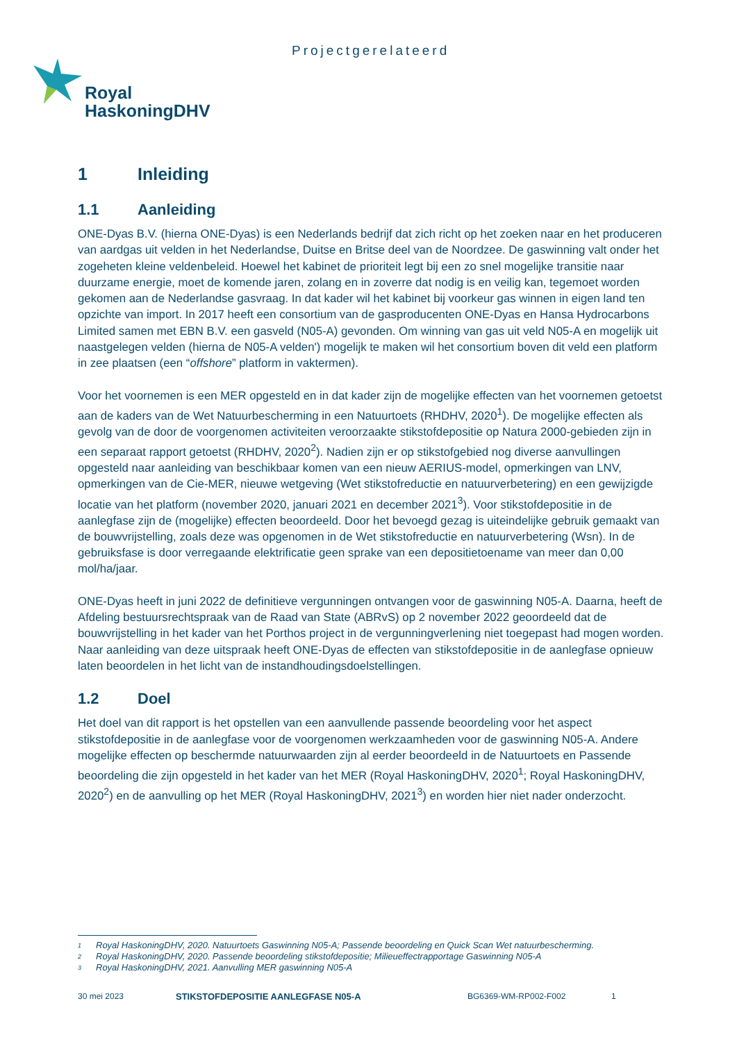Projectgerelateerd
Royal
HaskoningDHV
1 Inleiding
1.1 Aanleiding
ONE-Dyas B.V. (hierna ONE-Dyas) is een Nederlands bedrijf dat zich richt op het zoeken naar en het produceren van aardgas uit velden in het Nederlandse, Duitse en Britse deel van de Noordzee. De gaswinning valt onder het zogeheten kleine veldenbeleid. Hoewel het kabinet de prioriteit legt bij een zo snel mogelijke transitie naar duurzame energie, moet de komende jaren, zolang en in zoverre dat nodig is en veilig kan, tegemoet worden gekomen aan de Nederlandse gasvraag. In dat kader wil het kabinet bij voorkeur gas winnen in eigen land ten opzichte van import. In 2017 heeft een consortium van de gasproducenten ONE-Dyas en Hansa Hydrocarbons Limited samen met EBN B.V. een gasveld (N05-A) gevonden. Om winning van gas uit veld N05-A en mogelijk uit naastgelegen velden (hierna de N05-A velden') mogelijk te maken wil het consortium boven dit veld een platform in zee plaatsen (een “offshore” platform in vaktermen).
Voor het voornemen is een MER opgesteld en in dat kader zijn de mogelijke effecten van het voornemen getoetst aan de kaders van de Wet Natuurbescherming in een Natuurtoets (RHDHV, 2020<sup>1</sup>). De mogelijke effecten als gevolg van de door de voorgenomen activiteiten veroorzaakte stikstofdepositie op Natura 2000-gebieden zijn in een separaat rapport getoetst (RHDHV, 2020<sup>2</sup>). Nadien zijn er op stikstofgebied nog diverse aanvullingen opgesteld naar aanleiding van beschikbaar komen van een nieuw AERIUS-model, opmerkingen van LNV, opmerkingen van de Cie-MER, nieuwe wetgeving (Wet stikstofreductie en natuurverbetering) en een gewijzigde locatie van het platform (november 2020, januari 2021 en december 2021<sup>3</sup>). Voor stikstofdepositie in de aanlegfase zijn de (mogelijke) effecten beoordeeld. Door het bevoegd gezag is uiteindelijke gebruik gemaakt van de bouwvrijstelling, zoals deze was opgenomen in de Wet stikstofreductie en natuurverbetering (Wsn). In de gebruiksfase is door verregaande elektrificatie geen sprake van een depositietoename van meer dan 0,00 mol/ha/jaar.
ONE-Dyas heeft in juni 2022 de definitieve vergunningen ontvangen voor de gaswinning N05-A. Daarna, heeft de Afdeling bestuursrechtspraak van de Raad van State (ABRvS) op 2 november 2022 geoordeeld dat de bouwvrijstelling in het kader van het Porthos project in de vergunningverlening niet toegepast had mogen worden. Naar aanleiding van deze uitspraak heeft ONE-Dyas de effecten van stikstofdepositie in de aanlegfase opnieuw laten beoordelen in het licht van de instandhoudingsdoelstellingen.
1.2 Doel
Het doel van dit rapport is het opstellen van een aanvullende passende beoordeling voor het aspect stikstofdepositie in de aanlegfase voor de voorgenomen werkzaamheden voor de gaswinning N05-A. Andere mogelijke effecten op beschermde natuurwaarden zijn al eerder beoordeeld in de Natuurtoets en Passende beoordeling die zijn opgesteld in het kader van het MER (Royal HaskoningDHV, 2020<sup>1</sup>; Royal HaskoningDHV, 2020<sup>2</sup>) en de aanvulling op het MER (Royal HaskoningDHV, 2021<sup>3</sup>) en worden hier niet nader onderzocht.
1 Royal HaskoningDHV, 2020. Natuurtoets Gaswinning N05-A; Passende beoordeling en Quick Scan Wet natuurbescherming.
2 Royal HaskoningDHV, 2020. Passende beoordeling stikstofdepositie; Milieueffectrapportage Gaswinning N05-A
3 Royal HaskoningDHV, 2021. Aanvulling MER gaswinning N05-A
30 mei 2023 STIKSTOFDEPOSITIE AANLEGFASE N05-A BG6369-WM-RP002-F002 1